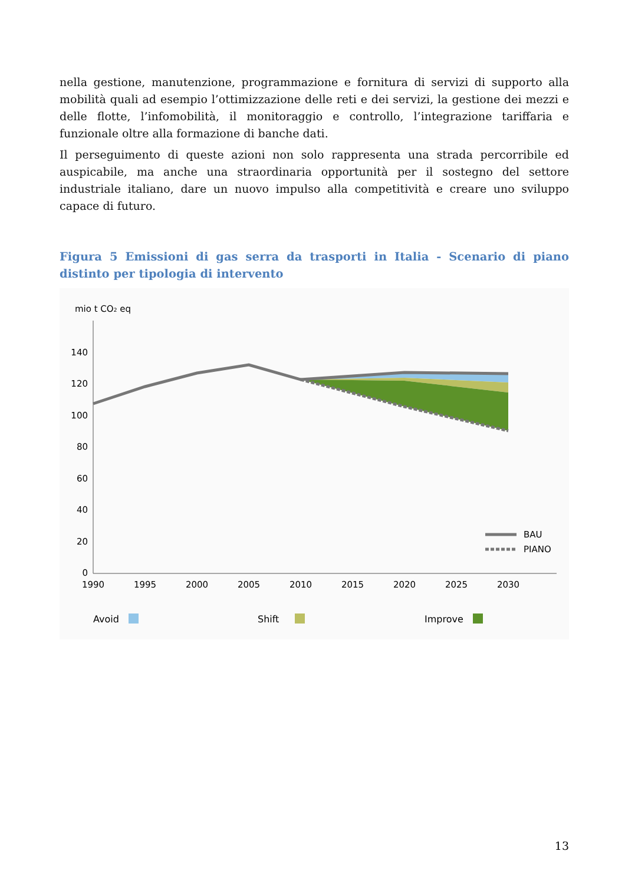nella gestione, manutenzione, programmazione e fornitura di servizi di supporto alla mobilità quali ad esempio l’ottimizzazione delle reti e dei servizi, la gestione dei mezzi e delle flotte, l’infomobilità, il monitoraggio e controllo, l’integrazione tariffaria e funzionale oltre alla formazione di banche dati.
Il perseguimento di queste azioni non solo rappresenta una strada percorribile ed auspicabile, ma anche una straordinaria opportunità per il sostegno del settore industriale italiano, dare un nuovo impulso alla competitività e creare uno sviluppo capace di futuro.
Figura 5 Emissioni di gas serra da trasporti in Italia - Scenario di piano distinto per tipologia di intervento
mio t CO2 eq
0
20
40
60
80
100
120
140
1990
1995
2000
2005
2010
2015
2020
2025
2030
BAU
PIANO
Avoid
Shift
Improve
13